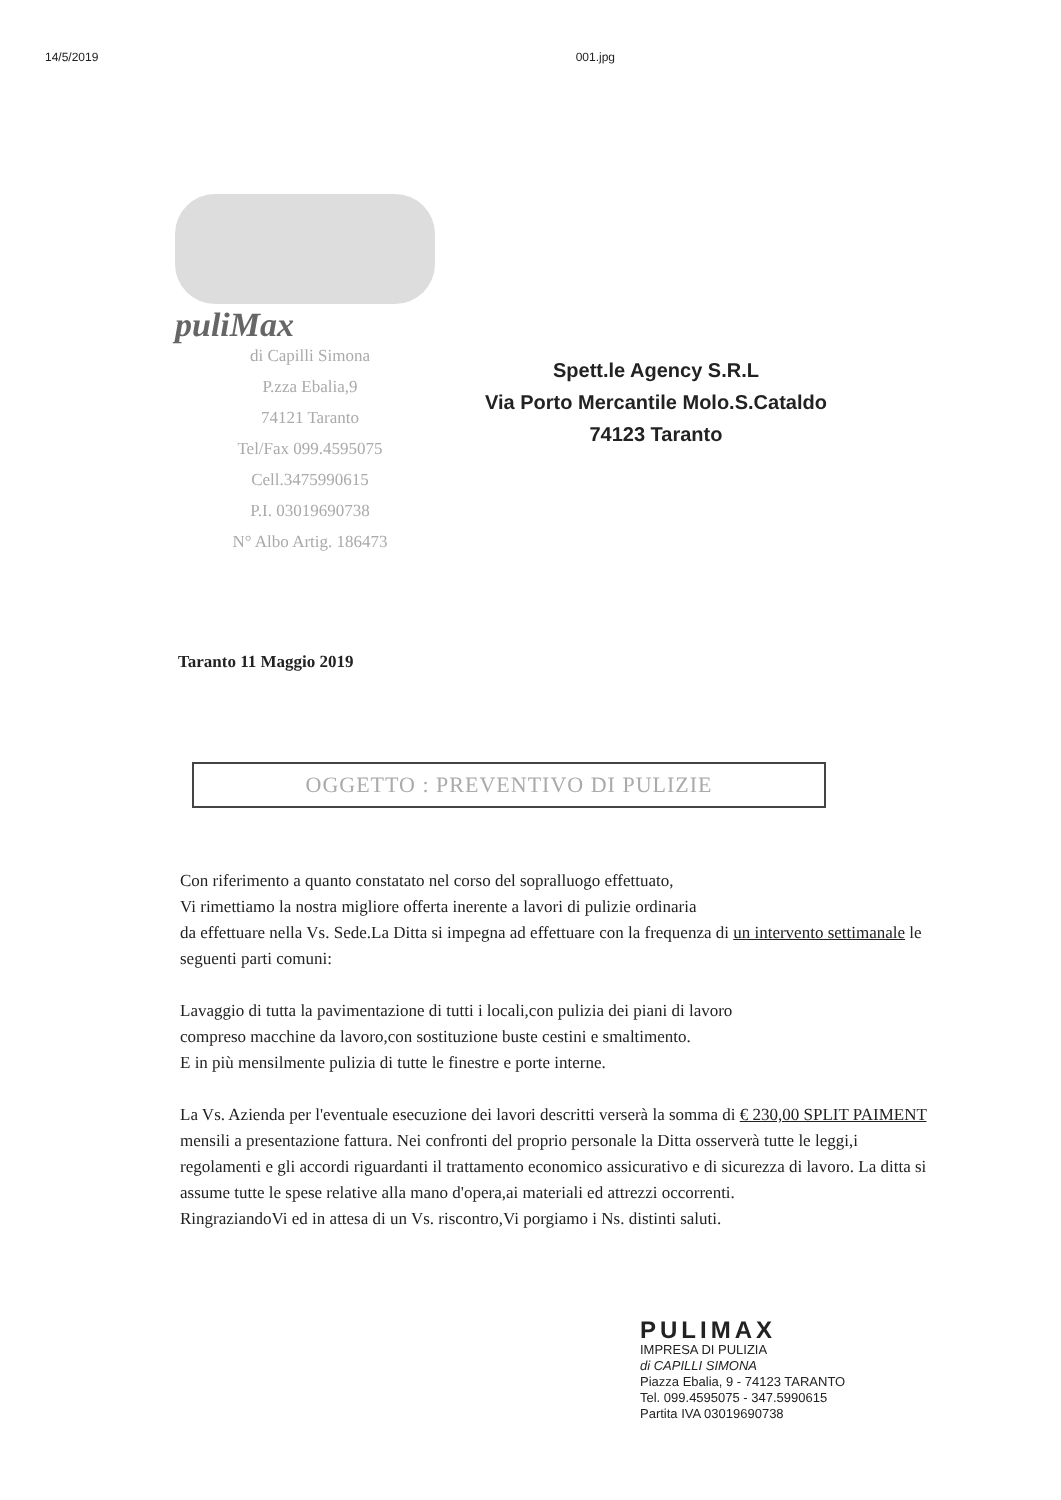14/5/2019 001.jpg
puliMax
di Capilli Simona
P.zza Ebalia,9
74121 Taranto
Tel/Fax 099.4595075
Cell.3475990615
P.I. 03019690738
N° Albo Artig. 186473
Spett.le Agency S.R.L
Via Porto Mercantile Molo.S.Cataldo
74123 Taranto
Taranto 11 Maggio 2019
OGGETTO : PREVENTIVO DI PULIZIE
Con riferimento a quanto constatato nel corso del sopralluogo effettuato,
Vi rimettiamo la nostra migliore offerta inerente a lavori di pulizie ordinaria
da effettuare nella Vs. Sede.La Ditta si impegna ad effettuare con la frequenza di un intervento settimanale le seguenti parti comuni:
Lavaggio di tutta la pavimentazione di tutti i locali,con pulizia dei piani di lavoro
compreso macchine da lavoro,con sostituzione buste cestini e smaltimento.
E in più mensilmente pulizia di tutte le finestre e porte interne.
La Vs. Azienda per l'eventuale esecuzione dei lavori descritti verserà la somma di € 230,00 SPLIT PAIMENT mensili a presentazione fattura. Nei confronti del proprio personale la Ditta osserverà tutte le leggi,i regolamenti e gli accordi riguardanti il trattamento economico assicurativo e di sicurezza di lavoro. La ditta si assume tutte le spese relative alla mano d'opera,ai materiali ed attrezzi occorrenti.
RingraziandoVi ed in attesa di un Vs. riscontro,Vi porgiamo i Ns. distinti saluti.
PULIMAX
IMPRESA DI PULIZIA
di CAPILLI SIMONA
Piazza Ebalia, 9 - 74123 TARANTO
Tel. 099.4595075 - 347.5990615
Partita IVA 03019690738